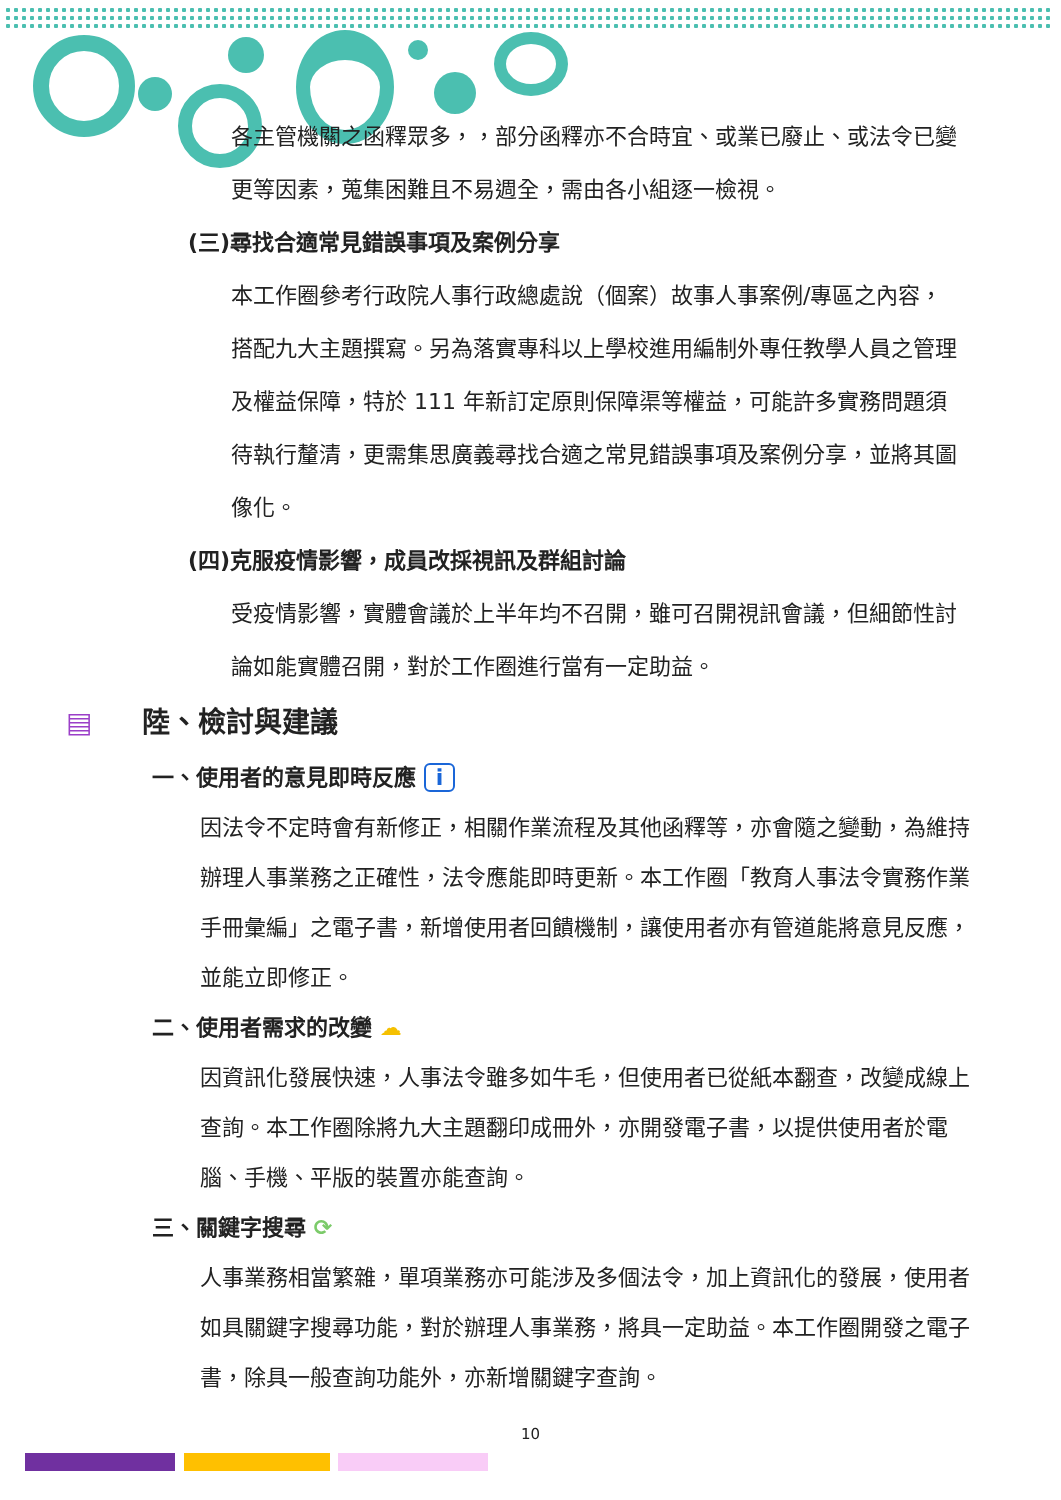各主管機關之函釋眾多，，部分函釋亦不合時宜、或業已廢止、或法令已變更等因素，蒐集困難且不易週全，需由各小組逐一檢視。
(三)尋找合適常見錯誤事項及案例分享
本工作圈參考行政院人事行政總處說（個案）故事人事案例/專區之內容，搭配九大主題撰寫。另為落實專科以上學校進用編制外專任教學人員之管理及權益保障，特於 111 年新訂定原則保障渠等權益，可能許多實務問題須待執行釐清，更需集思廣義尋找合適之常見錯誤事項及案例分享，並將其圖像化。
(四)克服疫情影響，成員改採視訊及群組討論
受疫情影響，實體會議於上半年均不召開，雖可召開視訊會議，但細節性討論如能實體召開，對於工作圈進行當有一定助益。
▤ 陸、檢討與建議
一、使用者的意見即時反應 i
因法令不定時會有新修正，相關作業流程及其他函釋等，亦會隨之變動，為維持辦理人事業務之正確性，法令應能即時更新。本工作圈「教育人事法令實務作業手冊彙編」之電子書，新增使用者回饋機制，讓使用者亦有管道能將意見反應，並能立即修正。
二、使用者需求的改變 ☁
因資訊化發展快速，人事法令雖多如牛毛，但使用者已從紙本翻查，改變成線上查詢。本工作圈除將九大主題翻印成冊外，亦開發電子書，以提供使用者於電腦、手機、平版的裝置亦能查詢。
三、關鍵字搜尋 ⟳
人事業務相當繁雜，單項業務亦可能涉及多個法令，加上資訊化的發展，使用者如具關鍵字搜尋功能，對於辦理人事業務，將具一定助益。本工作圈開發之電子書，除具一般查詢功能外，亦新增關鍵字查詢。
10